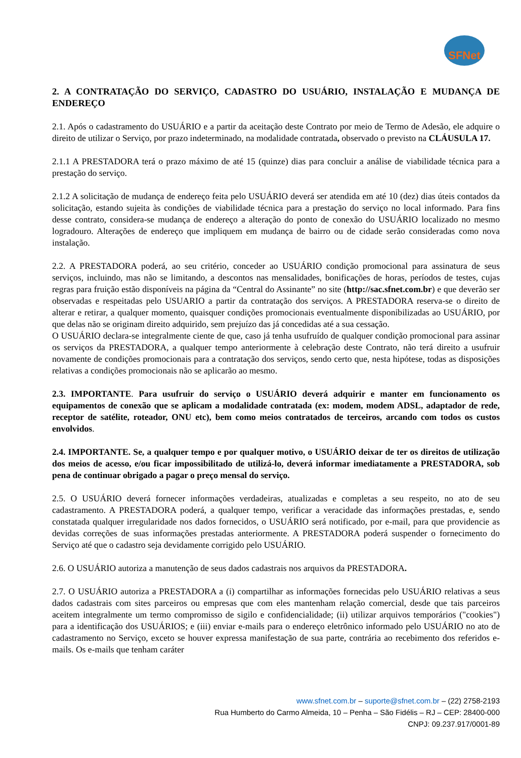SFNet
2. A CONTRATAÇÃO DO SERVIÇO, CADASTRO DO USUÁRIO, INSTALAÇÃO E MUDANÇA DE ENDEREÇO
2.1. Após o cadastramento do USUÁRIO e a partir da aceitação deste Contrato por meio de Termo de Adesão, ele adquire o direito de utilizar o Serviço, por prazo indeterminado, na modalidade contratada, observado o previsto na CLÁUSULA 17.
2.1.1 A PRESTADORA terá o prazo máximo de até 15 (quinze) dias para concluir a análise de viabilidade técnica para a prestação do serviço.
2.1.2 A solicitação de mudança de endereço feita pelo USUÁRIO deverá ser atendida em até 10 (dez) dias úteis contados da solicitação, estando sujeita às condições de viabilidade técnica para a prestação do serviço no local informado. Para fins desse contrato, considera-se mudança de endereço a alteração do ponto de conexão do USUÁRIO localizado no mesmo logradouro. Alterações de endereço que impliquem em mudança de bairro ou de cidade serão consideradas como nova instalação.
2.2. A PRESTADORA poderá, ao seu critério, conceder ao USUÁRIO condição promocional para assinatura de seus serviços, incluindo, mas não se limitando, a descontos nas mensalidades, bonificações de horas, períodos de testes, cujas regras para fruição estão disponíveis na página da “Central do Assinante” no site (http://sac.sfnet.com.br) e que deverão ser observadas e respeitadas pelo USUARIO a partir da contratação dos serviços. A PRESTADORA reserva-se o direito de alterar e retirar, a qualquer momento, quaisquer condições promocionais eventualmente disponibilizadas ao USUÁRIO, por que delas não se originam direito adquirido, sem prejuízo das já concedidas até a sua cessação.
O USUÁRIO declara-se integralmente ciente de que, caso já tenha usufruído de qualquer condição promocional para assinar os serviços da PRESTADORA, a qualquer tempo anteriormente à celebração deste Contrato, não terá direito a usufruir novamente de condições promocionais para a contratação dos serviços, sendo certo que, nesta hipótese, todas as disposições relativas a condições promocionais não se aplicarão ao mesmo.
2.3. IMPORTANTE. Para usufruir do serviço o USUÁRIO deverá adquirir e manter em funcionamento os equipamentos de conexão que se aplicam a modalidade contratada (ex: modem, modem ADSL, adaptador de rede, receptor de satélite, roteador, ONU etc), bem como meios contratados de terceiros, arcando com todos os custos envolvidos.
2.4. IMPORTANTE. Se, a qualquer tempo e por qualquer motivo, o USUÁRIO deixar de ter os direitos de utilização dos meios de acesso, e/ou ficar impossibilitado de utilizá-lo, deverá informar imediatamente a PRESTADORA, sob pena de continuar obrigado a pagar o preço mensal do serviço.
2.5. O USUÁRIO deverá fornecer informações verdadeiras, atualizadas e completas a seu respeito, no ato de seu cadastramento. A PRESTADORA poderá, a qualquer tempo, verificar a veracidade das informações prestadas, e, sendo constatada qualquer irregularidade nos dados fornecidos, o USUÁRIO será notificado, por e-mail, para que providencie as devidas correções de suas informações prestadas anteriormente. A PRESTADORA poderá suspender o fornecimento do Serviço até que o cadastro seja devidamente corrigido pelo USUÁRIO.
2.6. O USUÁRIO autoriza a manutenção de seus dados cadastrais nos arquivos da PRESTADORA.
2.7. O USUÁRIO autoriza a PRESTADORA a (i) compartilhar as informações fornecidas pelo USUÁRIO relativas a seus dados cadastrais com sites parceiros ou empresas que com eles mantenham relação comercial, desde que tais parceiros aceitem integralmente um termo compromisso de sigilo e confidencialidade; (ii) utilizar arquivos temporários ("cookies") para a identificação dos USUÁRIOS; e (iii) enviar e-mails para o endereço eletrônico informado pelo USUÁRIO no ato de cadastramento no Serviço, exceto se houver expressa manifestação de sua parte, contrária ao recebimento dos referidos e-mails. Os e-mails que tenham caráter
www.sfnet.com.br – suporte@sfnet.com.br – (22) 2758-2193
Rua Humberto do Carmo Almeida, 10 – Penha – São Fidélis – RJ – CEP: 28400-000
CNPJ: 09.237.917/0001-89